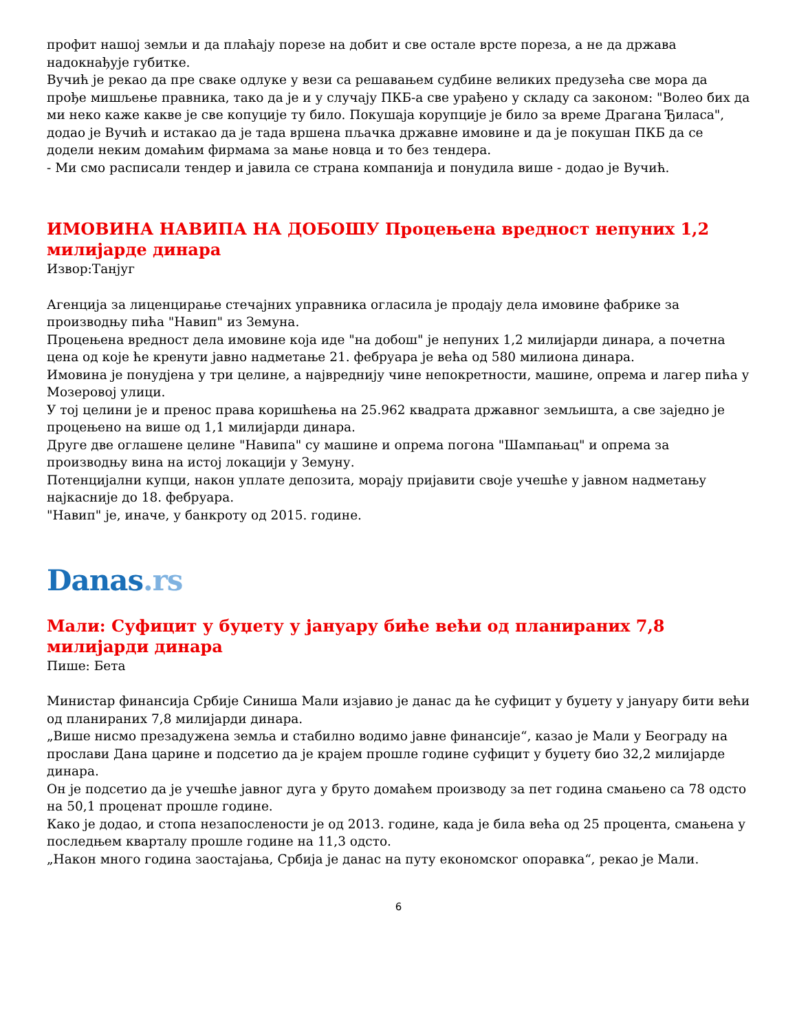профит нашој земљи и да плаћају порезе на добит и све остале врсте пореза, а не да држава надокнађује губитке.
Вучић је рекао да пре сваке одлуке у вези са решавањем судбине великих предузећа све мора да прође мишљење правника, тако да је и у случају ПКБ-а све урађено у складу са законом: "Волео бих да ми неко каже какве је све копуције ту било. Покушаја корупције је било за време Драгана Ђиласа", додао је Вучић и истакао да је тада вршена пљачка државне имовине и да је покушан ПКБ да се додели неким домаћим фирмама за мање новца и то без тендера.
- Ми смо расписали тендер и јавила се страна компанија и понудила више - додао је Вучић.
ИМОВИНА НАВИПА НА ДОБОШУ Процењена вредност непуних 1,2 милијарде динара
Извор:Танјуг
Агенција за лиценцирање стечајних управника огласила је продају дела имовине фабрике за производњу пића "Навип" из Земуна.
Процењена вредност дела имовине која иде "на добош" је непуних 1,2 милијарди динара, а почетна цена од које ће кренути јавно надметање 21. фебруара је већа од 580 милиона динара.
Имовина је понудјена у три целине, а највреднију чине непокретности, машине, опрема и лагер пића у Мозеровој улици.
У тој целини је и пренос права коришћења на 25.962 квадрата државног земљишта, а све заједно је процењено на више од 1,1 милијарди динара.
Друге две оглашене целине "Навипа" су машине и опрема погона "Шампањац" и опрема за производњу вина на истој локацији у Земуну.
Потенцијални купци, након уплате депозита, морају пријавити своје учешће у јавном надметању најкасније до 18. фебруара.
"Навип" је, иначе, у банкроту од 2015. године.
Danas.rs
Мали: Суфицит у буџету у јануару биће већи од планираних 7,8 милијарди динара
Пише: Бета
Министар финансија Србије Синиша Мали изјавио је данас да ће суфицит у буџету у јануару бити већи од планираних 7,8 милијарди динара.
„Више нисмо презадужена земља и стабилно водимо јавне финансије“, казао је Мали у Београду на прослави Дана царине и подсетио да је крајем прошле године суфицит у буџету био 32,2 милијарде динара.
Он је подсетио да је учешће јавног дуга у бруто домаћем производу за пет година смањено са 78 одсто на 50,1 проценат прошле године.
Како је додао, и стопа незапослености је од 2013. године, када је била већа од 25 процента, смањена у последњем кварталу прошле године на 11,3 одсто.
„Након много година заостајања, Србија је данас на путу економског опоравка“, рекао је Мали.
6